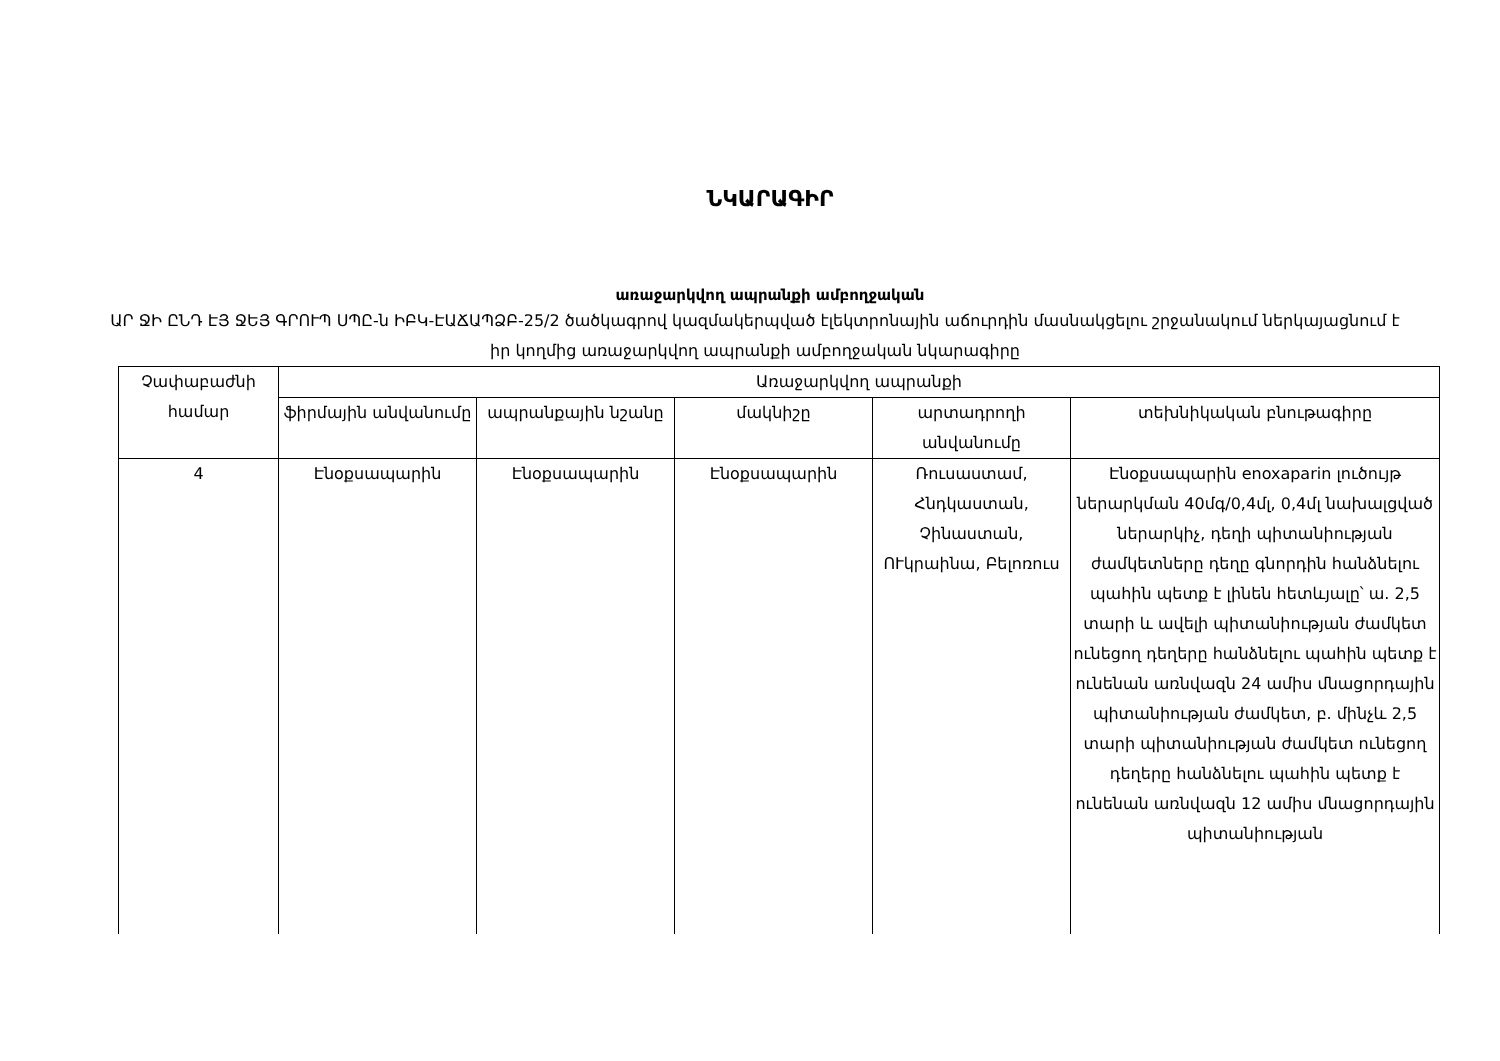ՆԿԱՐԱԳԻՐ
առաջարկվող ապրանքի ամբողջական
ԱՐ ՋԻ ԸՆԴ ԷՅ ՋԵՅ ԳՐՈՒՊ ՍՊԸ-ն ԻԲԿ-ԷԱՃԱՊՁԲ-25/2 ծածկագրով կազմակերպված էլեկտրոնային աճուրդին մասնակցելու շրջանակում ներկայացնում է իր կողմից առաջարկվող ապրանքի ամբողջական նկարագիրը
| Չափաբաժնի համար | Առաջարկվող ապրանքի | | | | |
| --- | --- | --- | --- | --- | --- |
| | ֆիրմային անվանումը | ապրանքային նշանը | մակնիշը | արտադրողի անվանումը | տեխնիկական բնութագիրը |
| 4 | Էնօքսապարին | Էնօքսապարին | Էնօքսապարին | Ռուսաստամ, Հնդկաստան, Չինաստան, ՈՒկրաինա, Բելոռուս | Էնօքսապարին enoxaparin լուծույթ ներարկման 40մգ/0,4մլ, 0,4մլ նախալցված ներարկիչ, դեղի պիտանիության ժամկետները դեղը գնորդին հանձնելու պահին պետք է լինեն հետևյալը՝ ա. 2,5 տարի և ավելի պիտանիության ժամկետ ունեցող դեղերը հանձնելու պահին պետք է ունենան առնվազն 24 ամիս մնացորդային պիտանիության ժամկետ, բ. մինչև 2,5 տարի պիտանիության ժամկետ ունեցող դեղերը հանձնելու պահին պետք է ունենան առնվազն 12 ամիս մնացորդային պիտանիության |